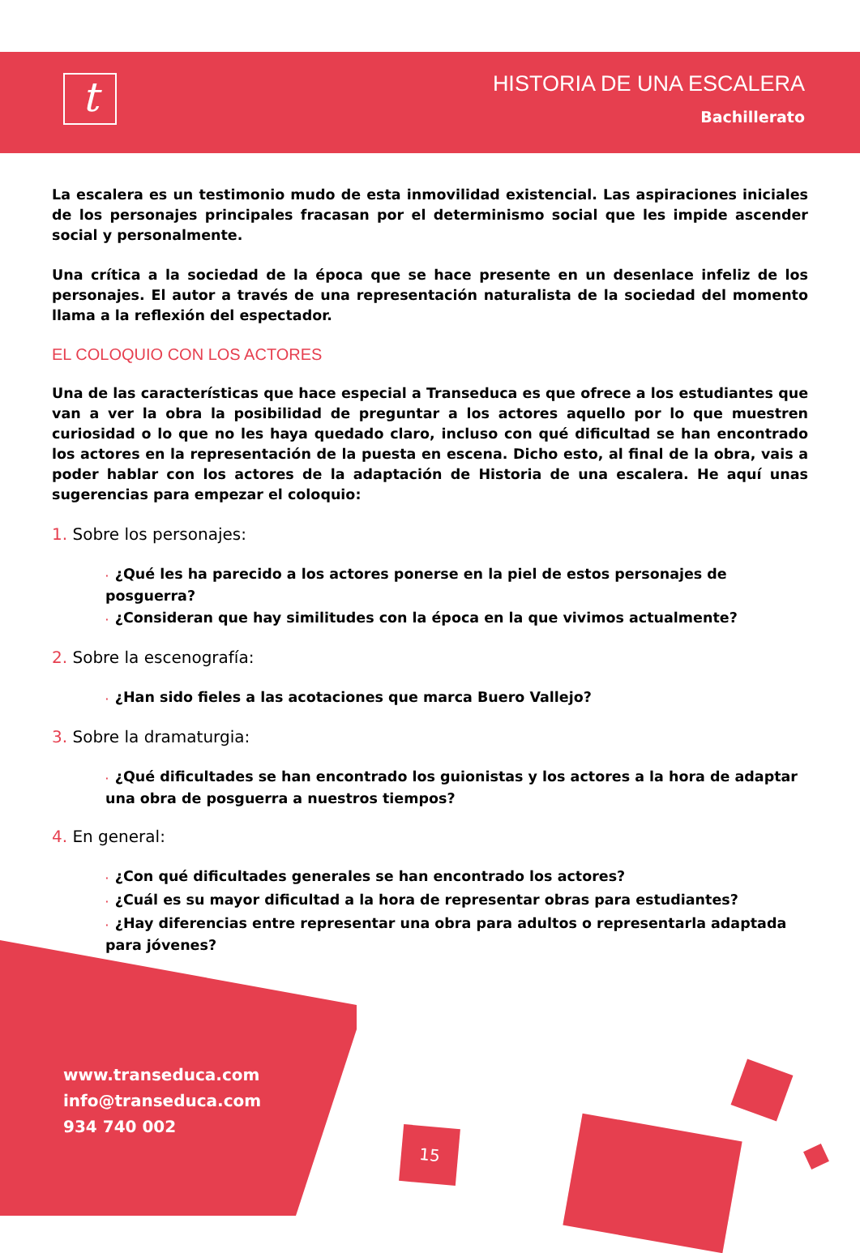t
HISTORIA DE UNA ESCALERA
Bachillerato
La escalera es un testimonio mudo de esta inmovilidad existencial. Las aspiraciones iniciales de los personajes principales fracasan por el determinismo social que les impide ascender social y personalmente.
Una crítica a la sociedad de la época que se hace presente en un desenlace infeliz de los personajes. El autor a través de una representación naturalista de la sociedad del momento llama a la reflexión del espectador.
EL COLOQUIO CON LOS ACTORES
Una de las características que hace especial a Transeduca es que ofrece a los estudiantes que van a ver la obra la posibilidad de preguntar a los actores aquello por lo que muestren curiosidad o lo que no les haya quedado claro, incluso con qué dificultad se han encontrado los actores en la representación de la puesta en escena. Dicho esto, al final de la obra, vais a poder hablar con los actores de la adaptación de Historia de una escalera. He aquí unas sugerencias para empezar el coloquio:
1. Sobre los personajes:
· ¿Qué les ha parecido a los actores ponerse en la piel de estos personajes de posguerra?
· ¿Consideran que hay similitudes con la época en la que vivimos actualmente?
2. Sobre la escenografía:
· ¿Han sido fieles a las acotaciones que marca Buero Vallejo?
3. Sobre la dramaturgia:
· ¿Qué dificultades se han encontrado los guionistas y los actores a la hora de adaptar una obra de posguerra a nuestros tiempos?
4. En general:
· ¿Con qué dificultades generales se han encontrado los actores?
· ¿Cuál es su mayor dificultad a la hora de representar obras para estudiantes?
· ¿Hay diferencias entre representar una obra para adultos o representarla adaptada para jóvenes?
www.transeduca.com
info@transeduca.com
934 740 002
15